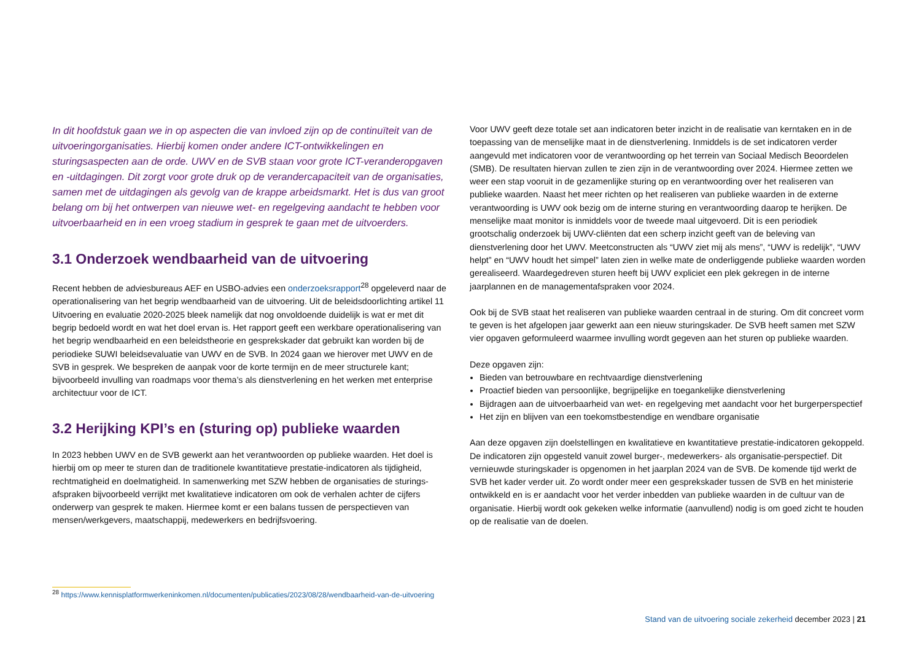In dit hoofdstuk gaan we in op aspecten die van invloed zijn op de continuïteit van de uitvoeringorganisaties. Hierbij komen onder andere ICT-ontwikkelingen en sturingsaspecten aan de orde. UWV en de SVB staan voor grote ICT-veranderopgaven en -uitdagingen. Dit zorgt voor grote druk op de verandercapaciteit van de organisaties, samen met de uitdagingen als gevolg van de krappe arbeidsmarkt. Het is dus van groot belang om bij het ontwerpen van nieuwe wet- en regelgeving aandacht te hebben voor uitvoerbaarheid en in een vroeg stadium in gesprek te gaan met de uitvoerders.
3.1 Onderzoek wendbaarheid van de uitvoering
Recent hebben de adviesbureaus AEF en USBO-advies een onderzoeksrapport<sup>28</sup> opgeleverd naar de operationalisering van het begrip wendbaarheid van de uitvoering. Uit de beleidsdoorlichting artikel 11 Uitvoering en evaluatie 2020-2025 bleek namelijk dat nog onvoldoende duidelijk is wat er met dit begrip bedoeld wordt en wat het doel ervan is. Het rapport geeft een werkbare operationalisering van het begrip wendbaarheid en een beleidstheorie en gesprekskader dat gebruikt kan worden bij de periodieke SUWI beleidsevaluatie van UWV en de SVB. In 2024 gaan we hierover met UWV en de SVB in gesprek. We bespreken de aanpak voor de korte termijn en de meer structurele kant; bijvoorbeeld invulling van roadmaps voor thema’s als dienstverlening en het werken met enterprise architectuur voor de ICT.
3.2 Herijking KPI’s en (sturing op) publieke waarden
In 2023 hebben UWV en de SVB gewerkt aan het verantwoorden op publieke waarden. Het doel is hierbij om op meer te sturen dan de traditionele kwantitatieve prestatie-indicatoren als tijdigheid, rechtmatigheid en doelmatigheid. In samenwerking met SZW hebben de organisaties de sturings-afspraken bijvoorbeeld verrijkt met kwalitatieve indicatoren om ook de verhalen achter de cijfers onderwerp van gesprek te maken. Hiermee komt er een balans tussen de perspectieven van mensen/werkgevers, maatschappij, medewerkers en bedrijfsvoering.
Voor UWV geeft deze totale set aan indicatoren beter inzicht in de realisatie van kerntaken en in de toepassing van de menselijke maat in de dienstverlening. Inmiddels is de set indicatoren verder aangevuld met indicatoren voor de verantwoording op het terrein van Sociaal Medisch Beoordelen (SMB). De resultaten hiervan zullen te zien zijn in de verantwoording over 2024. Hiermee zetten we weer een stap vooruit in de gezamenlijke sturing op en verantwoording over het realiseren van publieke waarden. Naast het meer richten op het realiseren van publieke waarden in de externe verantwoording is UWV ook bezig om de interne sturing en verantwoording daarop te herijken. De menselijke maat monitor is inmiddels voor de tweede maal uitgevoerd. Dit is een periodiek grootschalig onderzoek bij UWV-cliënten dat een scherp inzicht geeft van de beleving van dienstverlening door het UWV. Meetconstructen als “UWV ziet mij als mens”, “UWV is redelijk”, “UWV helpt” en “UWV houdt het simpel” laten zien in welke mate de onderliggende publieke waarden worden gerealiseerd. Waardegedreven sturen heeft bij UWV expliciet een plek gekregen in de interne jaarplannen en de managementafspraken voor 2024.
Ook bij de SVB staat het realiseren van publieke waarden centraal in de sturing. Om dit concreet vorm te geven is het afgelopen jaar gewerkt aan een nieuw sturingskader. De SVB heeft samen met SZW vier opgaven geformuleerd waarmee invulling wordt gegeven aan het sturen op publieke waarden.
Deze opgaven zijn:
Bieden van betrouwbare en rechtvaardige dienstverlening
Proactief bieden van persoonlijke, begrijpelijke en toegankelijke dienstverlening
Bijdragen aan de uitvoerbaarheid van wet- en regelgeving met aandacht voor het burgerperspectief
Het zijn en blijven van een toekomstbestendige en wendbare organisatie
Aan deze opgaven zijn doelstellingen en kwalitatieve en kwantitatieve prestatie-indicatoren gekoppeld. De indicatoren zijn opgesteld vanuit zowel burger-, medewerkers- als organisatie-perspectief. Dit vernieuwde sturingskader is opgenomen in het jaarplan 2024 van de SVB. De komende tijd werkt de SVB het kader verder uit. Zo wordt onder meer een gesprekskader tussen de SVB en het ministerie ontwikkeld en is er aandacht voor het verder inbedden van publieke waarden in de cultuur van de organisatie. Hierbij wordt ook gekeken welke informatie (aanvullend) nodig is om goed zicht te houden op de realisatie van de doelen.
<sup>28</sup> https://www.kennisplatformwerkeninkomen.nl/documenten/publicaties/2023/08/28/wendbaarheid-van-de-uitvoering
Stand van de uitvoering sociale zekerheid december 2023 | 21